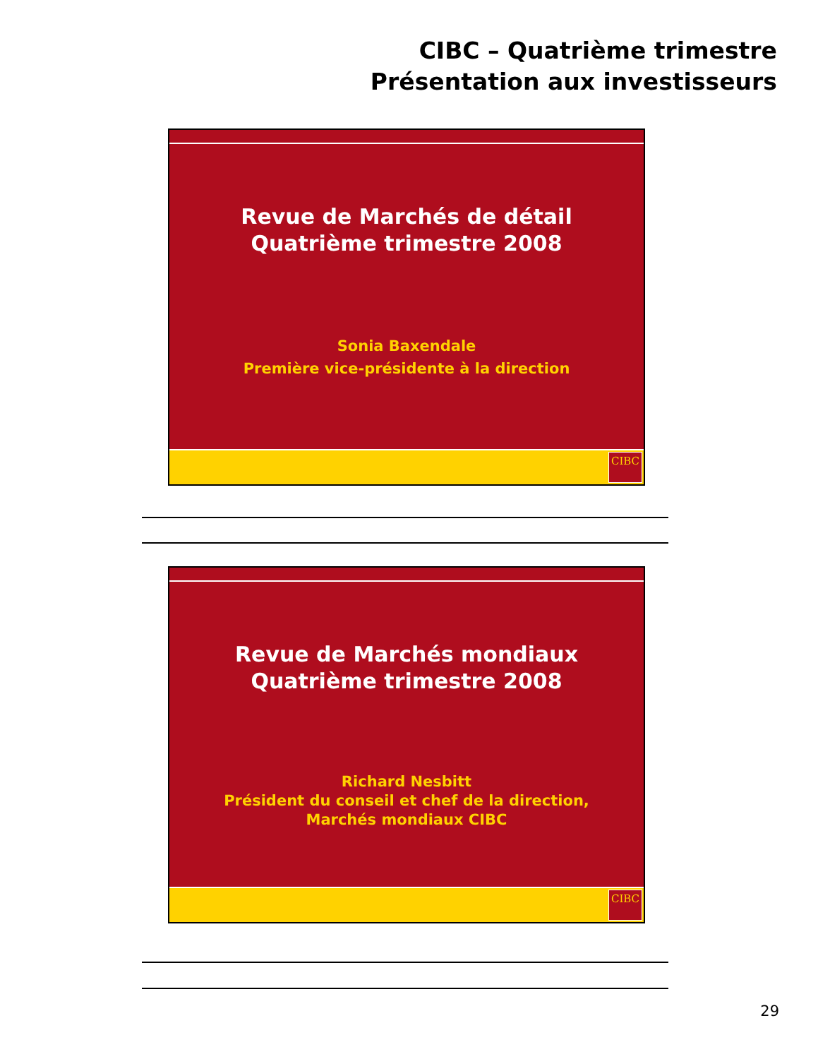CIBC – Quatrième trimestre
Présentation aux investisseurs
Revue de Marchés de détail
Quatrième trimestre 2008
Sonia Baxendale
Première vice-présidente à la direction
CIBC
Revue de Marchés mondiaux
Quatrième trimestre 2008
Richard Nesbitt
Président du conseil et chef de la direction,
Marchés mondiaux CIBC
CIBC
29